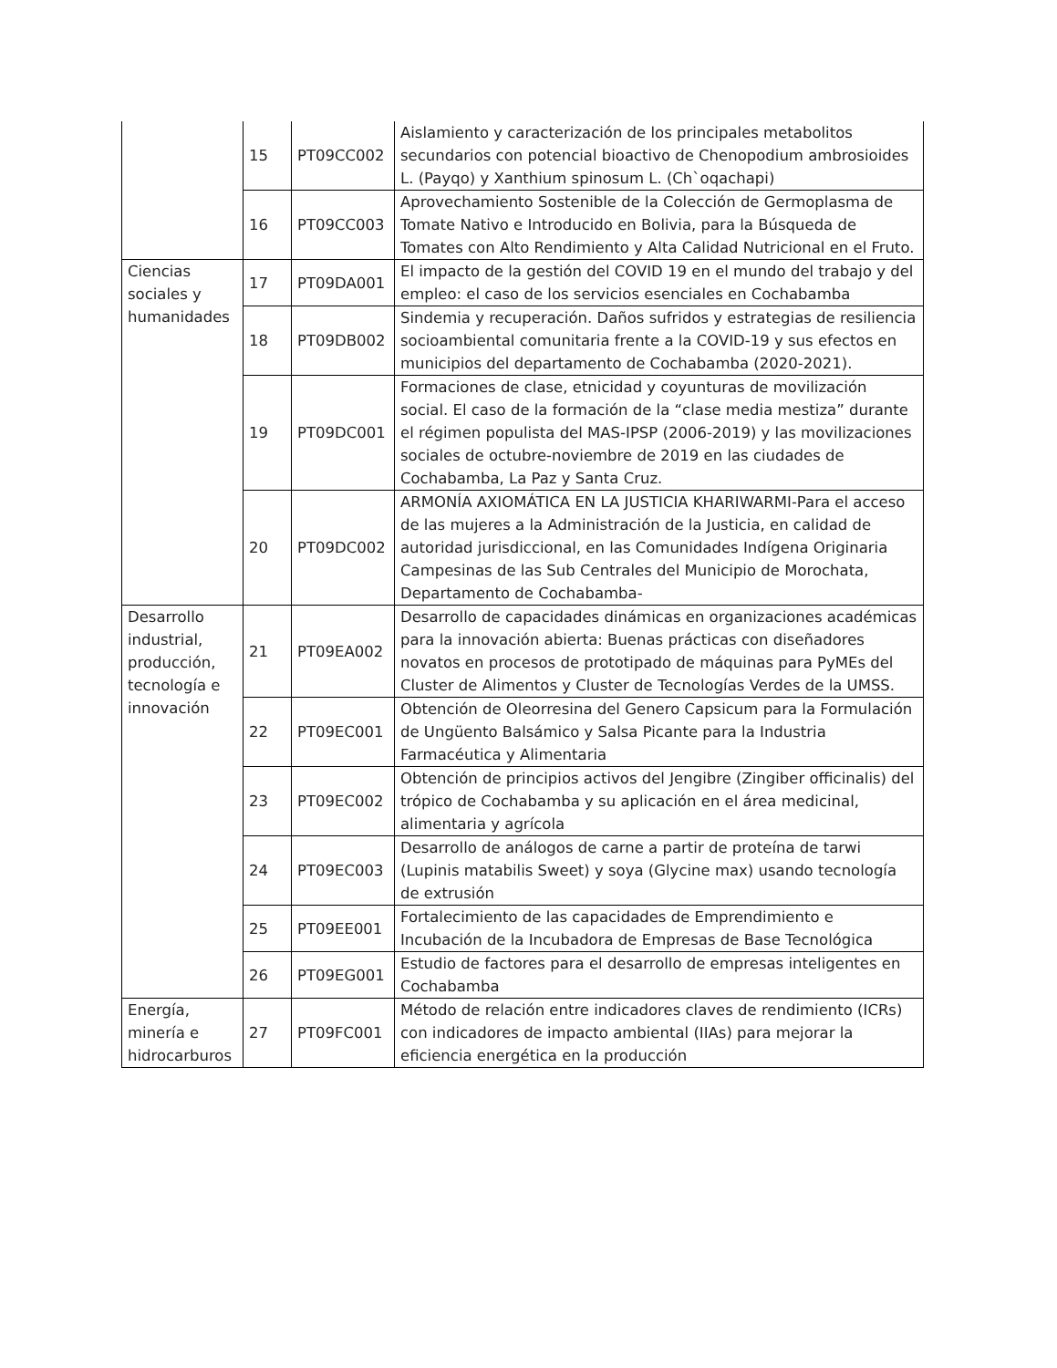| | 15 | PT09CC002 | Aislamiento y caracterización de los principales metabolitos secundarios con potencial bioactivo de Chenopodium ambrosioides L. (Payqo) y Xanthium spinosum L. (Ch`oqachapi) |
| | 16 | PT09CC003 | Aprovechamiento Sostenible de la Colección de Germoplasma de Tomate Nativo e Introducido en Bolivia, para la Búsqueda de Tomates con Alto Rendimiento y Alta Calidad Nutricional en el Fruto. |
| Ciencias sociales y humanidades | 17 | PT09DA001 | El impacto de la gestión del COVID 19 en el mundo del trabajo y del empleo: el caso de los servicios esenciales en Cochabamba |
| | 18 | PT09DB002 | Sindemia y recuperación. Daños sufridos y estrategias de resiliencia socioambiental comunitaria frente a la COVID-19 y sus efectos en municipios del departamento de Cochabamba (2020-2021). |
| | 19 | PT09DC001 | Formaciones de clase, etnicidad y coyunturas de movilización social. El caso de la formación de la “clase media mestiza” durante el régimen populista del MAS-IPSP (2006-2019) y las movilizaciones sociales de octubre-noviembre de 2019 en las ciudades de Cochabamba, La Paz y Santa Cruz. |
| | 20 | PT09DC002 | ARMONÍA AXIOMÁTICA EN LA JUSTICIA KHARIWARMI-Para el acceso de las mujeres a la Administración de la Justicia, en calidad de autoridad jurisdiccional, en las Comunidades Indígena Originaria Campesinas de las Sub Centrales del Municipio de Morochata, Departamento de Cochabamba- |
| Desarrollo industrial, producción, tecnología e innovación | 21 | PT09EA002 | Desarrollo de capacidades dinámicas en organizaciones académicas para la innovación abierta: Buenas prácticas con diseñadores novatos en procesos de prototipado de máquinas para PyMEs del Cluster de Alimentos y Cluster de Tecnologías Verdes de la UMSS. |
| | 22 | PT09EC001 | Obtención de Oleorresina del Genero Capsicum para la Formulación de Ungüento Balsámico y Salsa Picante para la Industria Farmacéutica y Alimentaria |
| | 23 | PT09EC002 | Obtención de principios activos del Jengibre (Zingiber officinalis) del trópico de Cochabamba y su aplicación en el área medicinal, alimentaria y agrícola |
| | 24 | PT09EC003 | Desarrollo de análogos de carne a partir de proteína de tarwi (Lupinis matabilis Sweet) y soya (Glycine max) usando tecnología de extrusión |
| | 25 | PT09EE001 | Fortalecimiento de las capacidades de Emprendimiento e Incubación de la Incubadora de Empresas de Base Tecnológica |
| | 26 | PT09EG001 | Estudio de factores para el desarrollo de empresas inteligentes en Cochabamba |
| Energía, minería e hidrocarburos | 27 | PT09FC001 | Método de relación entre indicadores claves de rendimiento (ICRs) con indicadores de impacto ambiental (IIAs) para mejorar la eficiencia energética en la producción |